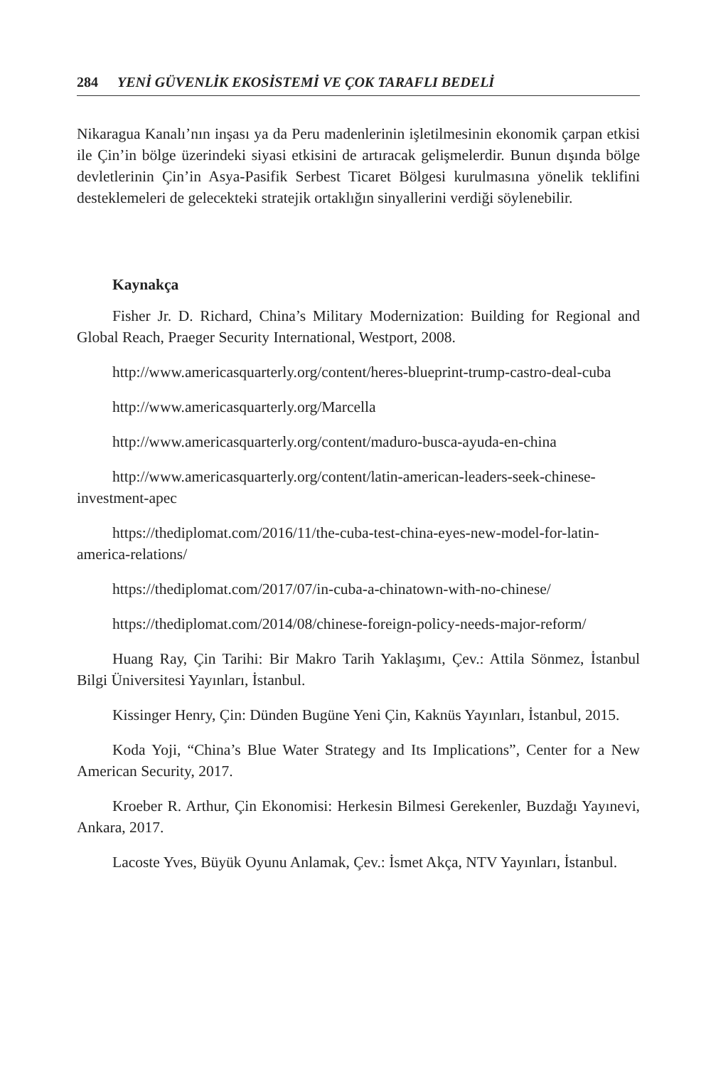284 YENİ GÜVENLİK EKOSİSTEMİ VE ÇOK TARAFLI BEDELİ
Nikaragua Kanalı’nın inşası ya da Peru madenlerinin işletilmesinin ekonomik çarpan etkisi ile Çin’in bölge üzerindeki siyasi etkisini de artıracak gelişmelerdir. Bunun dışında bölge devletlerinin Çin’in Asya-Pasifik Serbest Ticaret Bölgesi kurulmasına yönelik teklifini desteklemeleri de gelecekteki stratejik ortaklığın sinyallerini verdiği söylenebilir.
Kaynakça
Fisher Jr. D. Richard, China’s Military Modernization: Building for Regional and Global Reach, Praeger Security International, Westport, 2008.
http://www.americasquarterly.org/content/heres-blueprint-trump-castro-deal-cuba
http://www.americasquarterly.org/Marcella
http://www.americasquarterly.org/content/maduro-busca-ayuda-en-china
http://www.americasquarterly.org/content/latin-american-leaders-seek-chinese-investment-apec
https://thediplomat.com/2016/11/the-cuba-test-china-eyes-new-model-for-latin-america-relations/
https://thediplomat.com/2017/07/in-cuba-a-chinatown-with-no-chinese/
https://thediplomat.com/2014/08/chinese-foreign-policy-needs-major-reform/
Huang Ray, Çin Tarihi: Bir Makro Tarih Yaklaşımı, Çev.: Attila Sönmez, İstanbul Bilgi Üniversitesi Yayınları, İstanbul.
Kissinger Henry, Çin: Dünden Bugüne Yeni Çin, Kaknüs Yayınları, İstanbul, 2015.
Koda Yoji, “China’s Blue Water Strategy and Its Implications”, Center for a New American Security, 2017.
Kroeber R. Arthur, Çin Ekonomisi: Herkesin Bilmesi Gerekenler, Buzdağı Yayınevi, Ankara, 2017.
Lacoste Yves, Büyük Oyunu Anlamak, Çev.: İsmet Akça, NTV Yayınları, İstanbul.